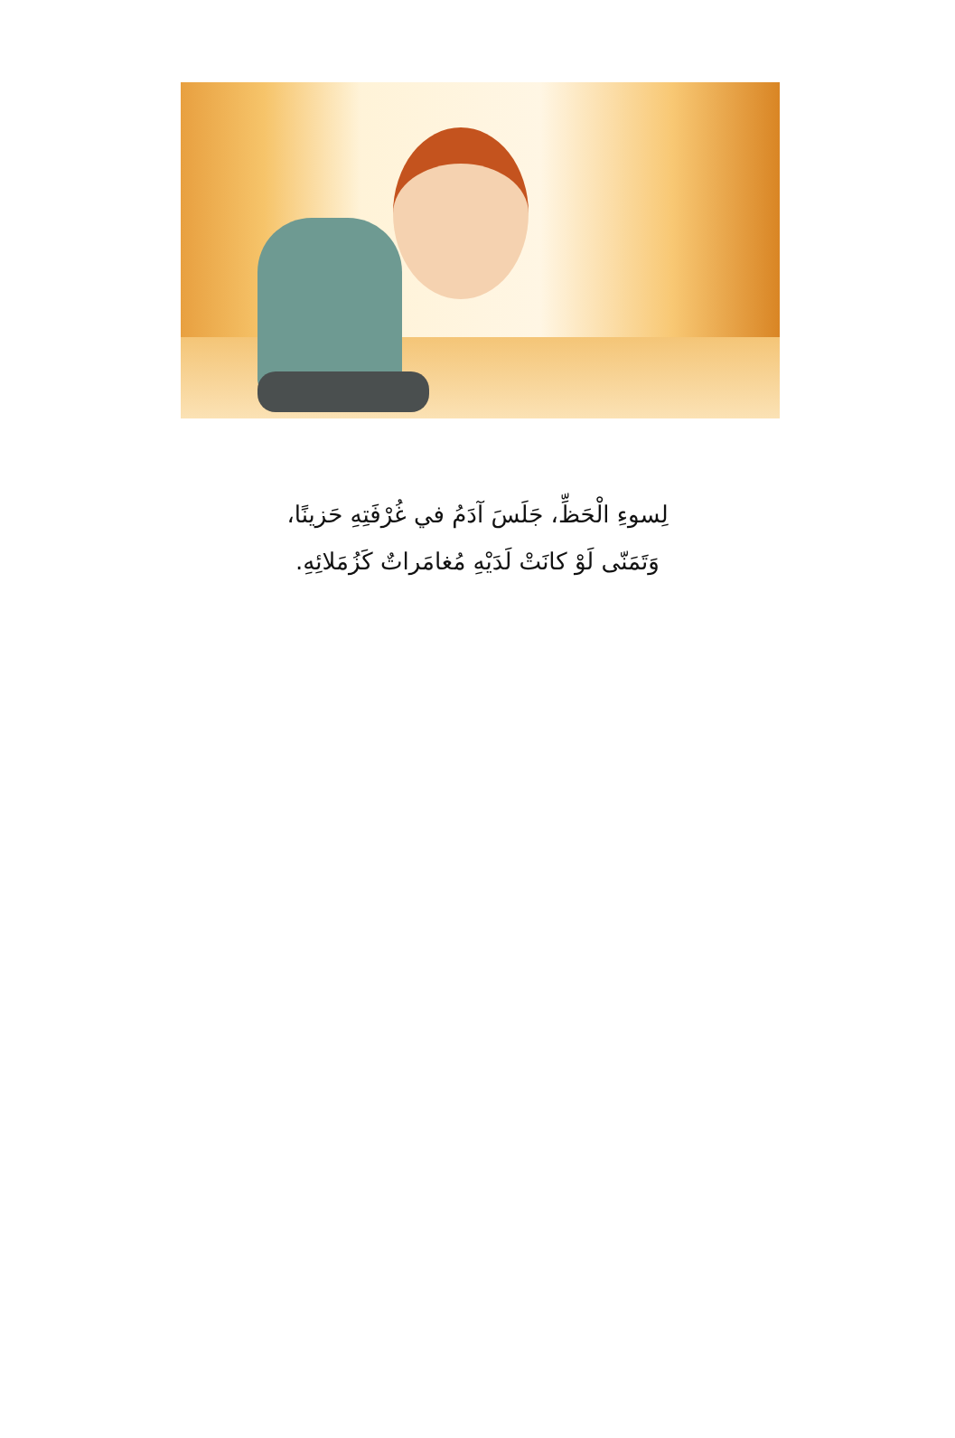لِسوءِ الْحَظِّ، جَلَسَ آدَمُ في غُرْفَتِهِ حَزينًا،
وَتَمَنّى لَوْ كانَتْ لَدَيْهِ مُغامَراتٌ كَزُمَلائِهِ.